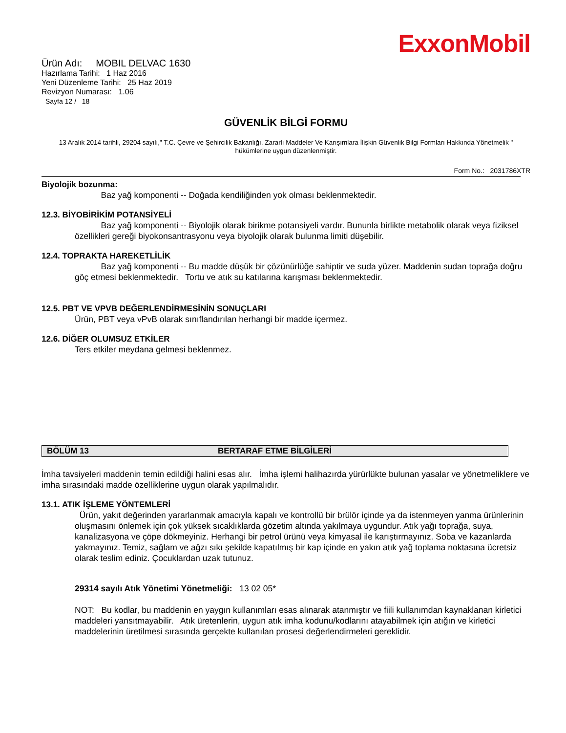ExxonMobil
Ürün Adı: MOBIL DELVAC 1630
Hazırlama Tarihi: 1 Haz 2016
Yeni Düzenleme Tarihi: 25 Haz 2019
Revizyon Numarası: 1.06
Sayfa 12 / 18
GÜVENLİK BİLGİ FORMU
13 Aralık 2014 tarihli, 29204 sayılı," T.C. Çevre ve Şehircilik Bakanlığı, Zararlı Maddeler Ve Karışımlara İlişkin Güvenlik Bilgi Formları Hakkında Yönetmelik " hükümlerine uygun düzenlenmiştir.
Form No.: 2031786XTR
Biyolojik bozunma:
Baz yağ komponenti -- Doğada kendiliğinden yok olması beklenmektedir.
12.3. BİYOBİRİKİM POTANSİYELİ
Baz yağ komponenti -- Biyolojik olarak birikme potansiyeli vardır. Bununla birlikte metabolik olarak veya fiziksel özellikleri gereği biyokonsantrasyonu veya biyolojik olarak bulunma limiti düşebilir.
12.4. TOPRAKTA HAREKETLİLİK
Baz yağ komponenti -- Bu madde düşük bir çözünürlüğe sahiptir ve suda yüzer. Maddenin sudan toprağa doğru göç etmesi beklenmektedir. Tortu ve atık su katılarına karışması beklenmektedir.
12.5. PBT VE VPVB DEĞERLENDİRMESİNİN SONUÇLARI
Ürün, PBT veya vPvB olarak sınıflandırılan herhangi bir madde içermez.
12.6. DİĞER OLUMSUZ ETKİLER
Ters etkiler meydana gelmesi beklenmez.
BÖLÜM 13 BERTARAF ETME BİLGİLERİ
İmha tavsiyeleri maddenin temin edildiği halini esas alır. İmha işlemi halihazırda yürürlükte bulunan yasalar ve yönetmeliklere ve imha sırasındaki madde özelliklerine uygun olarak yapılmalıdır.
13.1. ATIK İŞLEME YÖNTEMLERİ
Ürün, yakıt değerinden yararlanmak amacıyla kapalı ve kontrollü bir brülör içinde ya da istenmeyen yanma ürünlerinin oluşmasını önlemek için çok yüksek sıcaklıklarda gözetim altında yakılmaya uygundur. Atık yağı toprağa, suya, kanalizasyona ve çöpe dökmeyiniz. Herhangi bir petrol ürünü veya kimyasal ile karıştırmayınız. Soba ve kazanlarda yakmayınız. Temiz, sağlam ve ağzı sıkı şekilde kapatılmış bir kap içinde en yakın atık yağ toplama noktasına ücretsiz olarak teslim ediniz. Çocuklardan uzak tutunuz.
29314 sayılı Atık Yönetimi Yönetmeliği: 13 02 05*
NOT: Bu kodlar, bu maddenin en yaygın kullanımları esas alınarak atanmıştır ve fiili kullanımdan kaynaklanan kirletici maddeleri yansıtmayabilir. Atık üretenlerin, uygun atık imha kodunu/kodlarını atayabilmek için atığın ve kirletici maddelerinin üretilmesi sırasında gerçekte kullanılan prosesi değerlendirmeleri gereklidir.